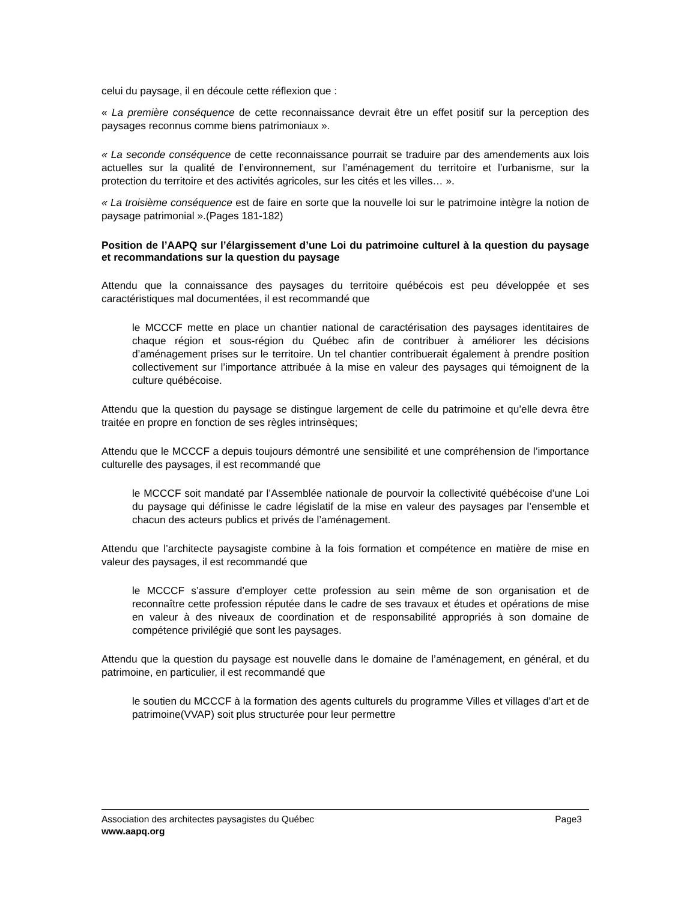celui du paysage, il en découle cette réflexion que :
« La première conséquence de cette reconnaissance devrait être un effet positif sur la perception des paysages reconnus comme biens patrimoniaux ».
« La seconde conséquence de cette reconnaissance pourrait se traduire par des amendements aux lois actuelles sur la qualité de l’environnement, sur l’aménagement du territoire et l’urbanisme, sur la protection du territoire et des activités agricoles, sur les cités et les villes… ».
« La troisième conséquence est de faire en sorte que la nouvelle loi sur le patrimoine intègre la notion de paysage patrimonial ».(Pages 181-182)
Position de l’AAPQ sur l’élargissement d’une Loi du patrimoine culturel à la question du paysage et recommandations sur la question du paysage
Attendu que la connaissance des paysages du territoire québécois est peu développée et ses caractéristiques mal documentées, il est recommandé que
le MCCCF mette en place un chantier national de caractérisation des paysages identitaires de chaque région et sous-région du Québec afin de contribuer à améliorer les décisions d’aménagement prises sur le territoire. Un tel chantier contribuerait également à prendre position collectivement sur l’importance attribuée à la mise en valeur des paysages qui témoignent de la culture québécoise.
Attendu que la question du paysage se distingue largement de celle du patrimoine et qu’elle devra être traitée en propre en fonction de ses règles intrinsèques;
Attendu que le MCCCF a depuis toujours démontré une sensibilité et une compréhension de l’importance culturelle des paysages, il est recommandé que
le MCCCF soit mandaté par l’Assemblée nationale de pourvoir la collectivité québécoise d’une Loi du paysage qui définisse le cadre législatif de la mise en valeur des paysages par l’ensemble et chacun des acteurs publics et privés de l’aménagement.
Attendu que l’architecte paysagiste combine à la fois formation et compétence en matière de mise en valeur des paysages, il est recommandé que
le MCCCF s’assure d’employer cette profession au sein même de son organisation et de reconnaître cette profession réputée dans le cadre de ses travaux et études et opérations de mise en valeur à des niveaux de coordination et de responsabilité appropriés à son domaine de compétence privilégié que sont les paysages.
Attendu que la question du paysage est nouvelle dans le domaine de l’aménagement, en général, et du patrimoine, en particulier, il est recommandé que
le soutien du MCCCF à la formation des agents culturels du programme Villes et villages d’art et de patrimoine(VVAP) soit plus structurée pour leur permettre
Association des architectes paysagistes du Québec Page3
www.aapq.org